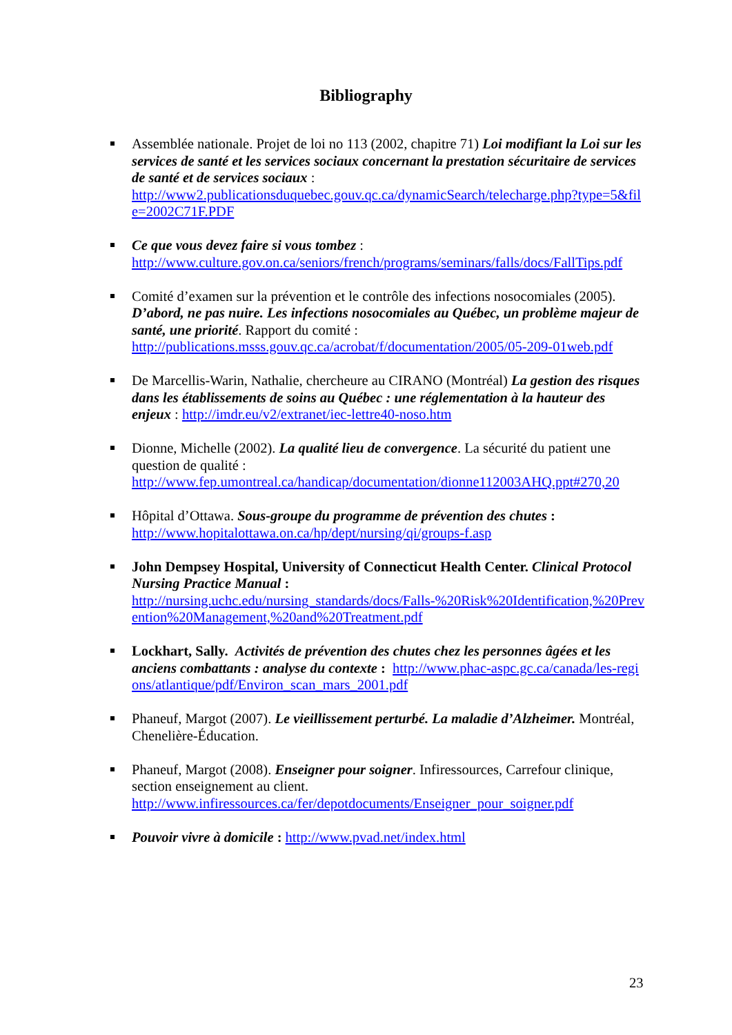Bibliography
Assemblée nationale. Projet de loi no 113 (2002, chapitre 71) Loi modifiant la Loi sur les services de santé et les services sociaux concernant la prestation sécuritaire de services de santé et de services sociaux :
http://www2.publicationsduquebec.gouv.qc.ca/dynamicSearch/telecharge.php?type=5&file=2002C71F.PDF
Ce que vous devez faire si vous tombez :
http://www.culture.gov.on.ca/seniors/french/programs/seminars/falls/docs/FallTips.pdf
Comité d’examen sur la prévention et le contrôle des infections nosocomiales (2005). D’abord, ne pas nuire. Les infections nosocomiales au Québec, un problème majeur de santé, une priorité. Rapport du comité :
http://publications.msss.gouv.qc.ca/acrobat/f/documentation/2005/05-209-01web.pdf
De Marcellis-Warin, Nathalie, chercheure au CIRANO (Montréal) La gestion des risques dans les établissements de soins au Québec : une réglementation à la hauteur des enjeux : http://imdr.eu/v2/extranet/iec-lettre40-noso.htm
Dionne, Michelle (2002). La qualité lieu de convergence. La sécurité du patient une question de qualité :
http://www.fep.umontreal.ca/handicap/documentation/dionne112003AHQ.ppt#270,20
Hôpital d’Ottawa. Sous-groupe du programme de prévention des chutes :
http://www.hopitalottawa.on.ca/hp/dept/nursing/qi/groups-f.asp
John Dempsey Hospital, University of Connecticut Health Center. Clinical Protocol Nursing Practice Manual :
http://nursing.uchc.edu/nursing_standards/docs/Falls-%20Risk%20Identification,%20Prevention%20Management,%20and%20Treatment.pdf
Lockhart, Sally. Activités de prévention des chutes chez les personnes âgées et les anciens combattants : analyse du contexte : http://www.phac-aspc.gc.ca/canada/les-regions/atlantique/pdf/Environ_scan_mars_2001.pdf
Phaneuf, Margot (2007). Le vieillissement perturbé. La maladie d’Alzheimer. Montréal, Chenelière-Éducation.
Phaneuf, Margot (2008). Enseigner pour soigner. Infiressources, Carrefour clinique, section enseignement au client.
http://www.infiressources.ca/fer/depotdocuments/Enseigner_pour_soigner.pdf
Pouvoir vivre à domicile : http://www.pvad.net/index.html
23